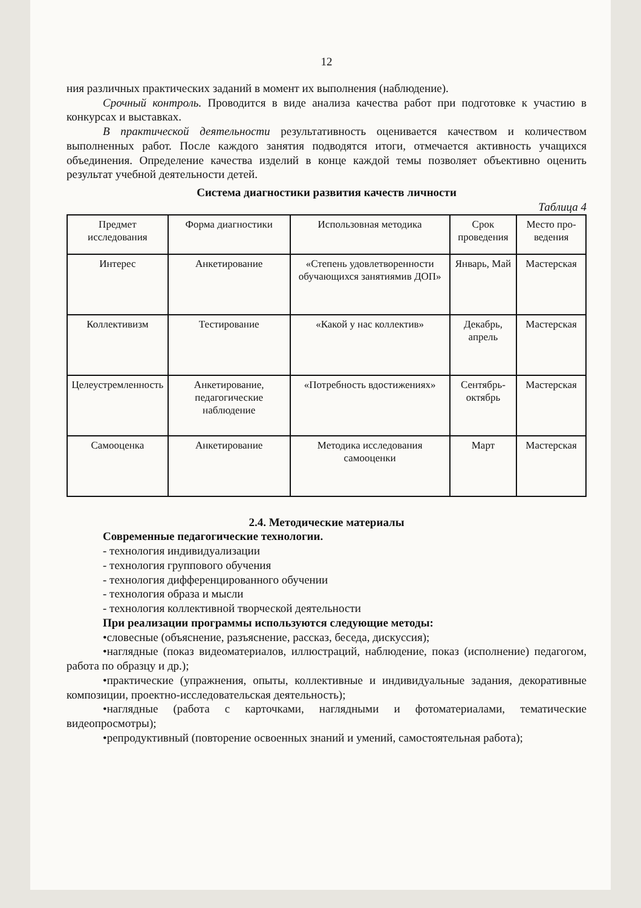12
ния различных практических заданий в момент их выполнения (наблюдение).
Срочный контроль. Проводится в виде анализа качества работ при подготовке к участию в конкурсах и выставках.
В практической деятельности результативность оценивается качеством и количеством выполненных работ. После каждого занятия подводятся итоги, отмечается активность учащихся объединения. Определение качества изделий в конце каждой темы позволяет объективно оценить результат учебной деятельности детей.
Система диагностики развития качеств личности
Таблица 4
| Предмет исследования | Форма диагностики | Использовная методика | Срок проведения | Место про-ведения |
| Интерес | Анкетирование | «Степень удовлетворенности обучающихся занятиямив ДОП» | Январь, Май | Мастерская |
| Коллективизм | Тестирование | «Какой у нас коллектив» | Декабрь, апрель | Мастерская |
| Целеустремленность | Анкетирование, педагогические наблюдение | «Потребность вдостижениях» | Сентябрь-октябрь | Мастерская |
| Самооценка | Анкетирование | Методика исследования самооценки | Март | Мастерская |
2.4. Методические материалы
Современные педагогические технологии.
- технология индивидуализации
- технология группового обучения
- технология дифференцированного обучении
- технология образа и мысли
- технология коллективной творческой деятельности
При реализации программы используются следующие методы:
•словесные (объяснение, разъяснение, рассказ, беседа, дискуссия);
•наглядные (показ видеоматериалов, иллюстраций, наблюдение, показ (исполнение) педагогом, работа по образцу и др.);
•практические (упражнения, опыты, коллективные и индивидуальные задания, декоративные композиции, проектно-исследовательская деятельность);
•наглядные (работа с карточками, наглядными и фотоматериалами, тематические видеопросмотры);
•репродуктивный (повторение освоенных знаний и умений, самостоятельная работа);